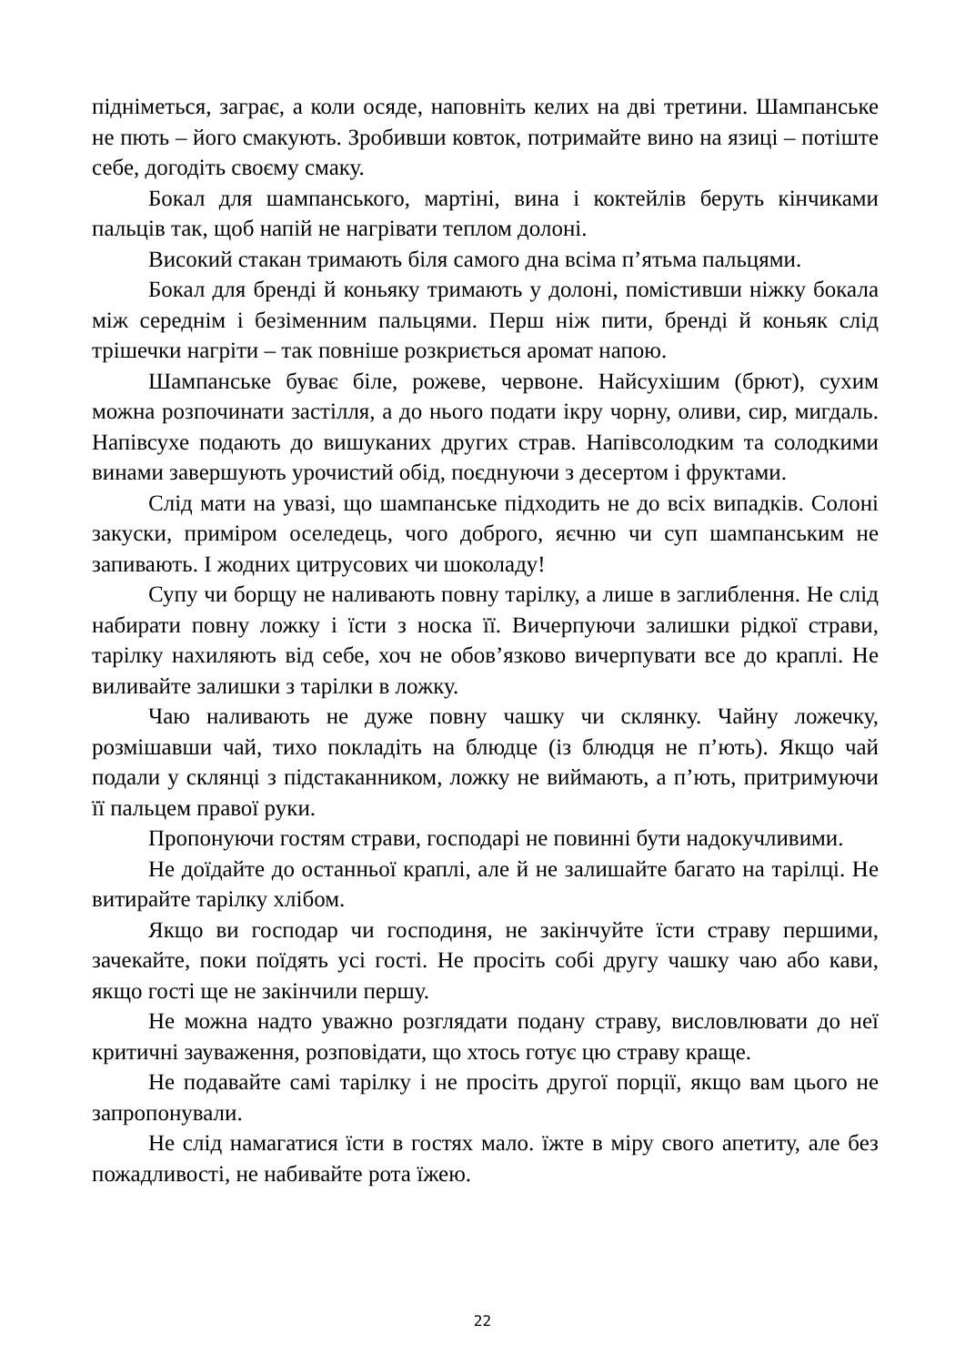підніметься, заграє, а коли осяде, наповніть келих на дві третини. Шампанське не пють – його смакують. Зробивши ковток, потримайте вино на язиці – потіште себе, догодіть своєму смаку.
Бокал для шампанського, мартіні, вина і коктейлів беруть кінчиками пальців так, щоб напій не нагрівати теплом долоні.
Високий стакан тримають біля самого дна всіма п’ятьма пальцями.
Бокал для бренді й коньяку тримають у долоні, помістивши ніжку бокала між середнім і безіменним пальцями. Перш ніж пити, бренді й коньяк слід трішечки нагріти – так повніше розкриється аромат напою.
Шампанське буває біле, рожеве, червоне. Найсухішим (брют), сухим можна розпочинати застілля, а до нього подати ікру чорну, оливи, сир, мигдаль. Напівсухе подають до вишуканих других страв. Напівсолодким та солодкими винами завершують урочистий обід, поєднуючи з десертом і фруктами.
Слід мати на увазі, що шампанське підходить не до всіх випадків. Солоні закуски, приміром оселедець, чого доброго, яєчню чи суп шампанським не запивають. І жодних цитрусових чи шоколаду!
Супу чи борщу не наливають повну тарілку, а лише в заглиблення. Не слід набирати повну ложку і їсти з носка її. Вичерпуючи залишки рідкої страви, тарілку нахиляють від себе, хоч не обов’язково вичерпувати все до краплі. Не виливайте залишки з тарілки в ложку.
Чаю наливають не дуже повну чашку чи склянку. Чайну ложечку, розмішавши чай, тихо покладіть на блюдце (із блюдця не п’ють). Якщо чай подали у склянці з підстаканником, ложку не виймають, а п’ють, притримуючи її пальцем правої руки.
Пропонуючи гостям страви, господарі не повинні бути надокучливими.
Не доїдайте до останньої краплі, але й не залишайте багато на тарілці. Не витирайте тарілку хлібом.
Якщо ви господар чи господиня, не закінчуйте їсти страву першими, зачекайте, поки поїдять усі гості. Не просіть собі другу чашку чаю або кави, якщо гості ще не закінчили першу.
Не можна надто уважно розглядати подану страву, висловлювати до неї критичні зауваження, розповідати, що хтось готує цю страву краще.
Не подавайте самі тарілку і не просіть другої порції, якщо вам цього не запропонували.
Не слід намагатися їсти в гостях мало. їжте в міру свого апетиту, але без пожадливості, не набивайте рота їжею.
22